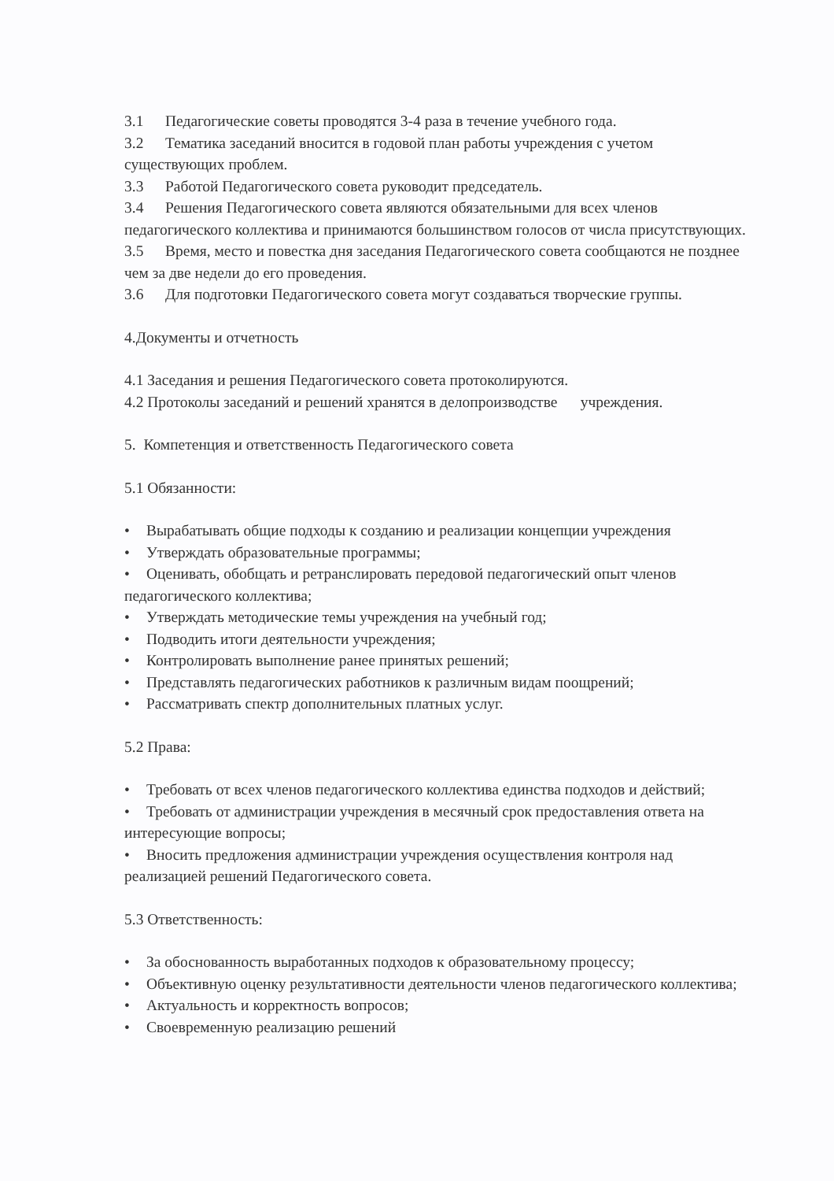3.1 Педагогические советы проводятся 3-4 раза в течение учебного года.
3.2 Тематика заседаний вносится в годовой план работы учреждения с учетом существующих проблем.
3.3 Работой Педагогического совета руководит председатель.
3.4 Решения Педагогического совета являются обязательными для всех членов педагогического коллектива и принимаются большинством голосов от числа присутствующих.
3.5 Время, место и повестка дня заседания Педагогического совета сообщаются не позднее чем за две недели до его проведения.
3.6 Для подготовки Педагогического совета могут создаваться творческие группы.
4.Документы и отчетность
4.1 Заседания и решения Педагогического совета протоколируются.
4.2 Протоколы заседаний и решений хранятся в делопроизводстве учреждения.
5. Компетенция и ответственность Педагогического совета
5.1 Обязанности:
• Вырабатывать общие подходы к созданию и реализации концепции учреждения
• Утверждать образовательные программы;
• Оценивать, обобщать и ретранслировать передовой педагогический опыт членов педагогического коллектива;
• Утверждать методические темы учреждения на учебный год;
• Подводить итоги деятельности учреждения;
• Контролировать выполнение ранее принятых решений;
• Представлять педагогических работников к различным видам поощрений;
• Рассматривать спектр дополнительных платных услуг.
5.2 Права:
• Требовать от всех членов педагогического коллектива единства подходов и действий;
• Требовать от администрации учреждения в месячный срок предоставления ответа на интересующие вопросы;
• Вносить предложения администрации учреждения осуществления контроля над реализацией решений Педагогического совета.
5.3 Ответственность:
• За обоснованность выработанных подходов к образовательному процессу;
• Объективную оценку результативности деятельности членов педагогического коллектива;
• Актуальность и корректность вопросов;
• Своевременную реализацию решений